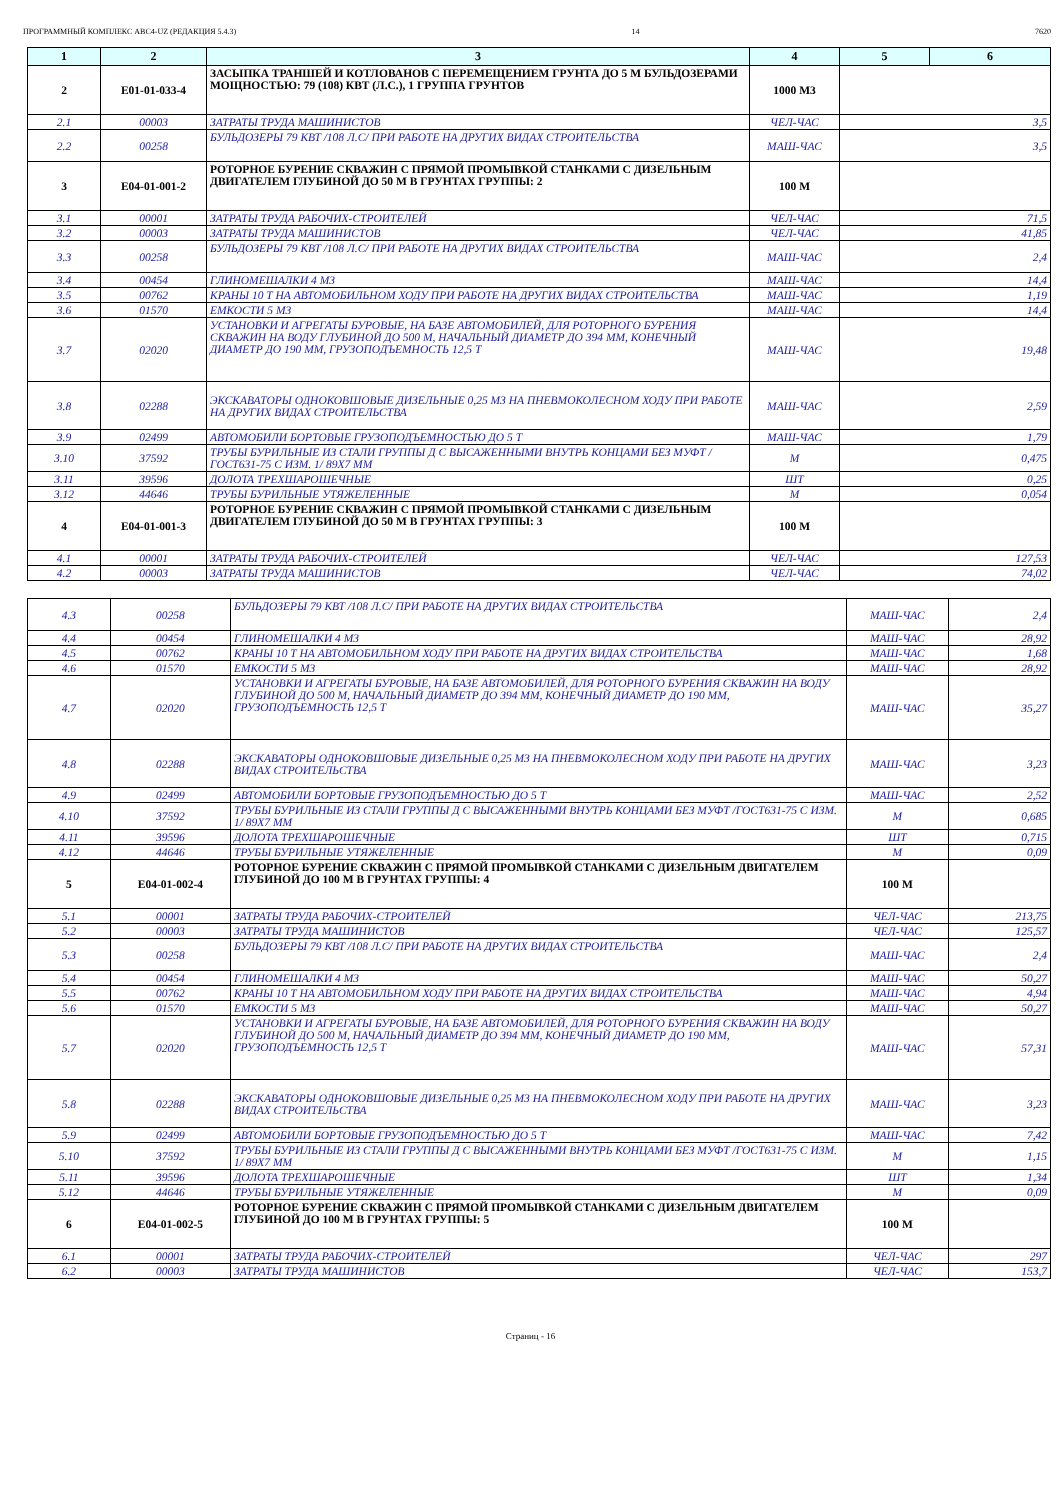ПРОГРАММНЫЙ КОМПЛЕКС АВС4-UZ (РЕДАКЦИЯ 5.4.3) 14 7620
| 1 | 2 | 3 | 4 | 5 | 6 |
| --- | --- | --- | --- | --- | --- |
| 2 | E01-01-033-4 | ЗАСЫПКА ТРАНШЕЙ И КОТЛОВАНОВ С ПЕРЕМЕЩЕНИЕМ ГРУНТА ДО 5 М БУЛЬДОЗЕРАМИ МОЩНОСТЬЮ: 79 (108) КВТ (Л.С.), 1 ГРУППА ГРУНТОВ | 1000 М3 | | |
| 2.1 | 00003 | ЗАТРАТЫ ТРУДА МАШИНИСТОВ | ЧЕЛ-ЧАС | 3,5 | |
| 2.2 | 00258 | БУЛЬДОЗЕРЫ 79 КВТ /108 Л.С/ ПРИ РАБОТЕ НА ДРУГИХ ВИДАХ СТРОИТЕЛЬСТВА | МАШ-ЧАС | 3,5 | |
| 3 | E04-01-001-2 | РОТОРНОЕ БУРЕНИЕ СКВАЖИН С ПРЯМОЙ ПРОМЫВКОЙ СТАНКАМИ С ДИЗЕЛЬНЫМ ДВИГАТЕЛЕМ ГЛУБИНОЙ ДО 50 М В ГРУНТАХ ГРУППЫ: 2 | 100 М | | |
| 3.1 | 00001 | ЗАТРАТЫ ТРУДА РАБОЧИХ-СТРОИТЕЛЕЙ | ЧЕЛ-ЧАС | 71,5 | |
| 3.2 | 00003 | ЗАТРАТЫ ТРУДА МАШИНИСТОВ | ЧЕЛ-ЧАС | 41,85 | |
| 3.3 | 00258 | БУЛЬДОЗЕРЫ 79 КВТ /108 Л.С/ ПРИ РАБОТЕ НА ДРУГИХ ВИДАХ СТРОИТЕЛЬСТВА | МАШ-ЧАС | 2,4 | |
| 3.4 | 00454 | ГЛИНОМЕШАЛКИ 4 М3 | МАШ-ЧАС | 14,4 | |
| 3.5 | 00762 | КРАНЫ 10 Т НА АВТОМОБИЛЬНОМ ХОДУ ПРИ РАБОТЕ НА ДРУГИХ ВИДАХ СТРОИТЕЛЬСТВА | МАШ-ЧАС | 1,19 | |
| 3.6 | 01570 | ЕМКОСТИ 5 М3 | МАШ-ЧАС | 14,4 | |
| 3.7 | 02020 | УСТАНОВКИ И АГРЕГАТЫ БУРОВЫЕ, НА БАЗЕ АВТОМОБИЛЕЙ, ДЛЯ РОТОРНОГО БУРЕНИЯ СКВАЖИН НА ВОДУ ГЛУБИНОЙ ДО 500 М, НАЧАЛЬНЫЙ ДИАМЕТР ДО 394 ММ, КОНЕЧНЫЙ ДИАМЕТР ДО 190 ММ, ГРУЗОПОДЪЕМНОСТЬ 12,5 Т | МАШ-ЧАС | 19,48 | |
| 3.8 | 02288 | ЭКСКАВАТОРЫ ОДНОКОВШОВЫЕ ДИЗЕЛЬНЫЕ 0,25 М3 НА ПНЕВМОКОЛЕСНОМ ХОДУ ПРИ РАБОТЕ НА ДРУГИХ ВИДАХ СТРОИТЕЛЬСТВА | МАШ-ЧАС | 2,59 | |
| 3.9 | 02499 | АВТОМОБИЛИ БОРТОВЫЕ ГРУЗОПОДЪЕМНОСТЬЮ ДО 5 Т | МАШ-ЧАС | 1,79 | |
| 3.10 | 37592 | ТРУБЫ БУРИЛЬНЫЕ ИЗ СТАЛИ ГРУППЫ Д С ВЫСАЖЕННЫМИ ВНУТРЬ КОНЦАМИ БЕЗ МУФТ /ГОСТ631-75 С ИЗМ. 1/ 89Х7 ММ | М | 0,475 | |
| 3.11 | 39596 | ДОЛОТА ТРЕХШАРОШЕЧНЫЕ | ШТ | 0,25 | |
| 3.12 | 44646 | ТРУБЫ БУРИЛЬНЫЕ УТЯЖЕЛЕННЫЕ | М | 0,054 | |
| 4 | E04-01-001-3 | РОТОРНОЕ БУРЕНИЕ СКВАЖИН С ПРЯМОЙ ПРОМЫВКОЙ СТАНКАМИ С ДИЗЕЛЬНЫМ ДВИГАТЕЛЕМ ГЛУБИНОЙ ДО 50 М В ГРУНТАХ ГРУППЫ: 3 | 100 М | | |
| 4.1 | 00001 | ЗАТРАТЫ ТРУДА РАБОЧИХ-СТРОИТЕЛЕЙ | ЧЕЛ-ЧАС | 127,53 | |
| 4.2 | 00003 | ЗАТРАТЫ ТРУДА МАШИНИСТОВ | ЧЕЛ-ЧАС | 74,02 | |
| 4.3 | 00258 | БУЛЬДОЗЕРЫ 79 КВТ /108 Л.С/ ПРИ РАБОТЕ НА ДРУГИХ ВИДАХ СТРОИТЕЛЬСТВА | МАШ-ЧАС | 2,4 |
| 4.4 | 00454 | ГЛИНОМЕШАЛКИ 4 М3 | МАШ-ЧАС | 28,92 |
| 4.5 | 00762 | КРАНЫ 10 Т НА АВТОМОБИЛЬНОМ ХОДУ ПРИ РАБОТЕ НА ДРУГИХ ВИДАХ СТРОИТЕЛЬСТВА | МАШ-ЧАС | 1,68 |
| 4.6 | 01570 | ЕМКОСТИ 5 М3 | МАШ-ЧАС | 28,92 |
| 4.7 | 02020 | УСТАНОВКИ И АГРЕГАТЫ БУРОВЫЕ, НА БАЗЕ АВТОМОБИЛЕЙ, ДЛЯ РОТОРНОГО БУРЕНИЯ СКВАЖИН НА ВОДУ ГЛУБИНОЙ ДО 500 М, НАЧАЛЬНЫЙ ДИАМЕТР ДО 394 ММ, КОНЕЧНЫЙ ДИАМЕТР ДО 190 ММ, ГРУЗОПОДЪЕМНОСТЬ 12,5 Т | МАШ-ЧАС | 35,27 |
| 4.8 | 02288 | ЭКСКАВАТОРЫ ОДНОКОВШОВЫЕ ДИЗЕЛЬНЫЕ 0,25 М3 НА ПНЕВМОКОЛЕСНОМ ХОДУ ПРИ РАБОТЕ НА ДРУГИХ ВИДАХ СТРОИТЕЛЬСТВА | МАШ-ЧАС | 3,23 |
| 4.9 | 02499 | АВТОМОБИЛИ БОРТОВЫЕ ГРУЗОПОДЪЕМНОСТЬЮ ДО 5 Т | МАШ-ЧАС | 2,52 |
| 4.10 | 37592 | ТРУБЫ БУРИЛЬНЫЕ ИЗ СТАЛИ ГРУППЫ Д С ВЫСАЖЕННЫМИ ВНУТРЬ КОНЦАМИ БЕЗ МУФТ /ГОСТ631-75 С ИЗМ. 1/ 89Х7 ММ | М | 0,685 |
| 4.11 | 39596 | ДОЛОТА ТРЕХШАРОШЕЧНЫЕ | ШТ | 0,715 |
| 4.12 | 44646 | ТРУБЫ БУРИЛЬНЫЕ УТЯЖЕЛЕННЫЕ | М | 0,09 |
| 5 | E04-01-002-4 | РОТОРНОЕ БУРЕНИЕ СКВАЖИН С ПРЯМОЙ ПРОМЫВКОЙ СТАНКАМИ С ДИЗЕЛЬНЫМ ДВИГАТЕЛЕМ ГЛУБИНОЙ ДО 100 М В ГРУНТАХ ГРУППЫ: 4 | 100 М | |
| 5.1 | 00001 | ЗАТРАТЫ ТРУДА РАБОЧИХ-СТРОИТЕЛЕЙ | ЧЕЛ-ЧАС | 213,75 |
| 5.2 | 00003 | ЗАТРАТЫ ТРУДА МАШИНИСТОВ | ЧЕЛ-ЧАС | 125,57 |
| 5.3 | 00258 | БУЛЬДОЗЕРЫ 79 КВТ /108 Л.С/ ПРИ РАБОТЕ НА ДРУГИХ ВИДАХ СТРОИТЕЛЬСТВА | МАШ-ЧАС | 2,4 |
| 5.4 | 00454 | ГЛИНОМЕШАЛКИ 4 М3 | МАШ-ЧАС | 50,27 |
| 5.5 | 00762 | КРАНЫ 10 Т НА АВТОМОБИЛЬНОМ ХОДУ ПРИ РАБОТЕ НА ДРУГИХ ВИДАХ СТРОИТЕЛЬСТВА | МАШ-ЧАС | 4,94 |
| 5.6 | 01570 | ЕМКОСТИ 5 М3 | МАШ-ЧАС | 50,27 |
| 5.7 | 02020 | УСТАНОВКИ И АГРЕГАТЫ БУРОВЫЕ, НА БАЗЕ АВТОМОБИЛЕЙ, ДЛЯ РОТОРНОГО БУРЕНИЯ СКВАЖИН НА ВОДУ ГЛУБИНОЙ ДО 500 М, НАЧАЛЬНЫЙ ДИАМЕТР ДО 394 ММ, КОНЕЧНЫЙ ДИАМЕТР ДО 190 ММ, ГРУЗОПОДЪЕМНОСТЬ 12,5 Т | МАШ-ЧАС | 57,31 |
| 5.8 | 02288 | ЭКСКАВАТОРЫ ОДНОКОВШОВЫЕ ДИЗЕЛЬНЫЕ 0,25 М3 НА ПНЕВМОКОЛЕСНОМ ХОДУ ПРИ РАБОТЕ НА ДРУГИХ ВИДАХ СТРОИТЕЛЬСТВА | МАШ-ЧАС | 3,23 |
| 5.9 | 02499 | АВТОМОБИЛИ БОРТОВЫЕ ГРУЗОПОДЪЕМНОСТЬЮ ДО 5 Т | МАШ-ЧАС | 7,42 |
| 5.10 | 37592 | ТРУБЫ БУРИЛЬНЫЕ ИЗ СТАЛИ ГРУППЫ Д С ВЫСАЖЕННЫМИ ВНУТРЬ КОНЦАМИ БЕЗ МУФТ /ГОСТ631-75 С ИЗМ. 1/ 89Х7 ММ | М | 1,15 |
| 5.11 | 39596 | ДОЛОТА ТРЕХШАРОШЕЧНЫЕ | ШТ | 1,34 |
| 5.12 | 44646 | ТРУБЫ БУРИЛЬНЫЕ УТЯЖЕЛЕННЫЕ | М | 0,09 |
| 6 | E04-01-002-5 | РОТОРНОЕ БУРЕНИЕ СКВАЖИН С ПРЯМОЙ ПРОМЫВКОЙ СТАНКАМИ С ДИЗЕЛЬНЫМ ДВИГАТЕЛЕМ ГЛУБИНОЙ ДО 100 М В ГРУНТАХ ГРУППЫ: 5 | 100 М | |
| 6.1 | 00001 | ЗАТРАТЫ ТРУДА РАБОЧИХ-СТРОИТЕЛЕЙ | ЧЕЛ-ЧАС | 297 |
| 6.2 | 00003 | ЗАТРАТЫ ТРУДА МАШИНИСТОВ | ЧЕЛ-ЧАС | 153,7 |
Страниц - 16